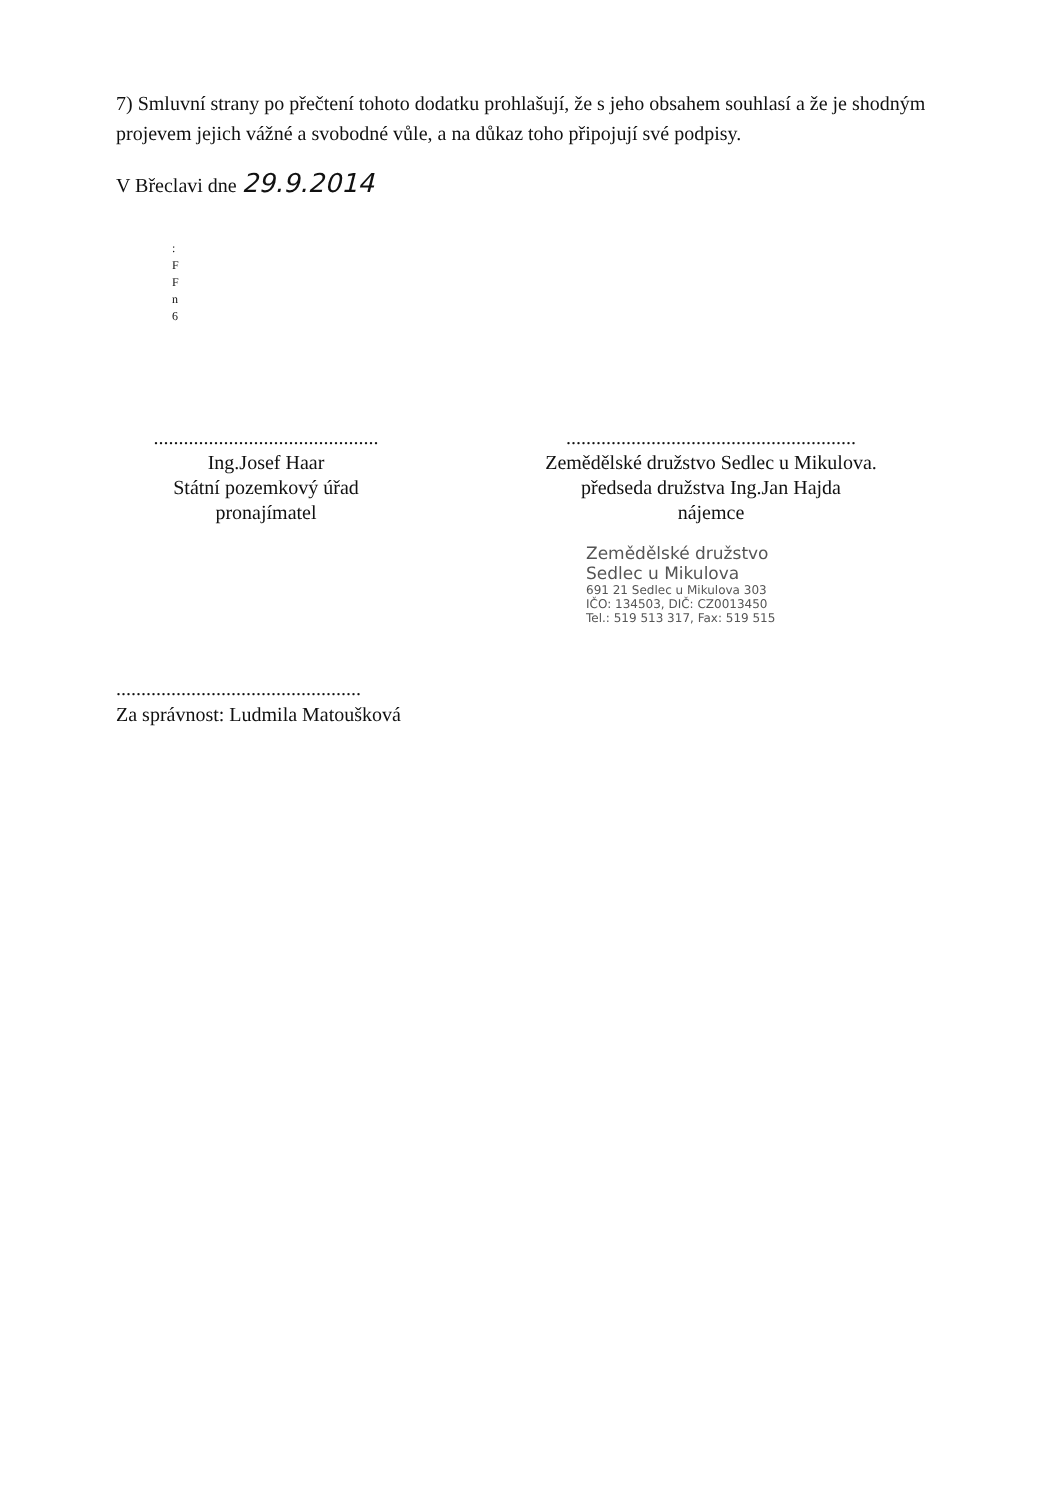7) Smluvní strany po přečtení tohoto dodatku prohlašují, že s jeho obsahem souhlasí a že je shodným projevem jejich vážné a svobodné vůle, a na důkaz toho připojují své podpisy.
V Břeclavi dne 29.9.2014
:
F
F
n
6
.............................................
Ing.Josef Haar
Státní pozemkový úřad
pronajímatel
..........................................................
Zemědělské družstvo Sedlec u Mikulova.
předseda družstva Ing.Jan Hajda
nájemce
Zemědělské družstvo
Sedlec u Mikulova
691 21 Sedlec u Mikulova 303
IČO: 134503, DIČ: CZ0013450
Tel.: 519 513 317, Fax: 519 515
.................................................
Za správnost: Ludmila Matoušková